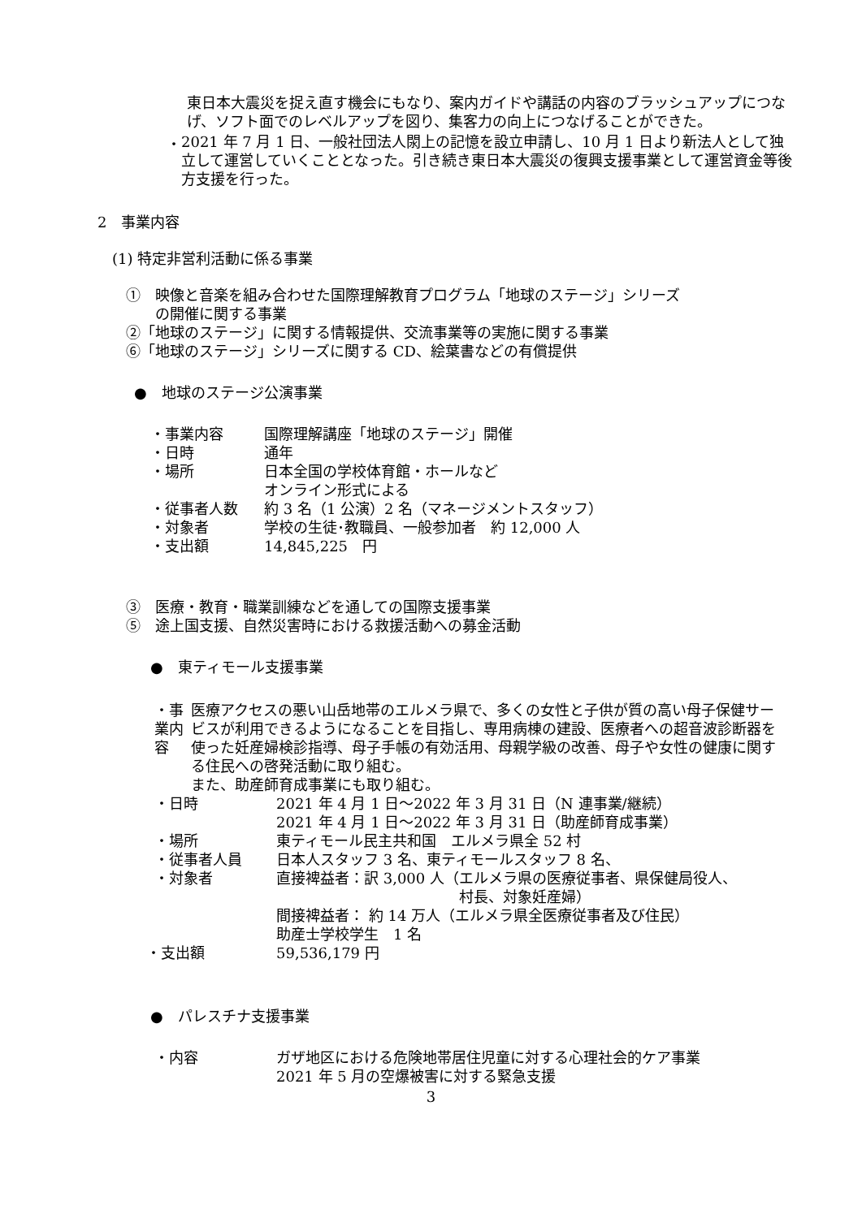東日本大震災を捉え直す機会にもなり、案内ガイドや講話の内容のブラッシュアップにつなげ、ソフト面でのレベルアップを図り、集客力の向上につなげることができた。
・
2021 年 7 月 1 日、一般社団法人閖上の記憶を設立申請し、10 月 1 日より新法人として独立して運営していくこととなった。引き続き東日本大震災の復興支援事業として運営資金等後方支援を行った。
2　事業内容
(1) 特定非営利活動に係る事業
①　映像と音楽を組み合わせた国際理解教育プログラム「地球のステージ」シリーズ
　　の開催に関する事業
②「地球のステージ」に関する情報提供、交流事業等の実施に関する事業
⑥「地球のステージ」シリーズに関する CD、絵葉書などの有償提供
●　地球のステージ公演事業
・事業内容 国際理解講座「地球のステージ」開催
・日時 通年
・場所 日本全国の学校体育館・ホールなど
オンライン形式による
・従事者人数 約 3 名（1 公演）2 名（マネージメントスタッフ）
・対象者 学校の生徒･教職員、一般参加者　約 12,000 人
・支出額 14,845,225　円
③　医療・教育・職業訓練などを通しての国際支援事業
⑤　途上国支援、自然災害時における救援活動への募金活動
●　東ティモール支援事業
・事業内容 医療アクセスの悪い山岳地帯のエルメラ県で、多くの女性と子供が質の高い母子保健サービスが利用できるようになることを目指し、専用病棟の建設、医療者への超音波診断器を使った妊産婦検診指導、母子手帳の有効活用、母親学級の改善、母子や女性の健康に関する住民への啓発活動に取り組む。
また、助産師育成事業にも取り組む。
・日時 2021 年 4 月 1 日～2022 年 3 月 31 日（N 連事業/継続）
2021 年 4 月 1 日～2022 年 3 月 31 日（助産師育成事業）
・場所 東ティモール民主共和国　エルメラ県全 52 村
・従事者人員 日本人スタッフ 3 名、東ティモールスタッフ 8 名、
・対象者 直接裨益者：訳 3,000 人（エルメラ県の医療従事者、県保健局役人、
村長、対象妊産婦）
間接裨益者： 約 14 万人（エルメラ県全医療従事者及び住民）
助産士学校学生　1 名
・支出額 59,536,179 円
●　パレスチナ支援事業
・内容 ガザ地区における危険地帯居住児童に対する心理社会的ケア事業
2021 年 5 月の空爆被害に対する緊急支援
3